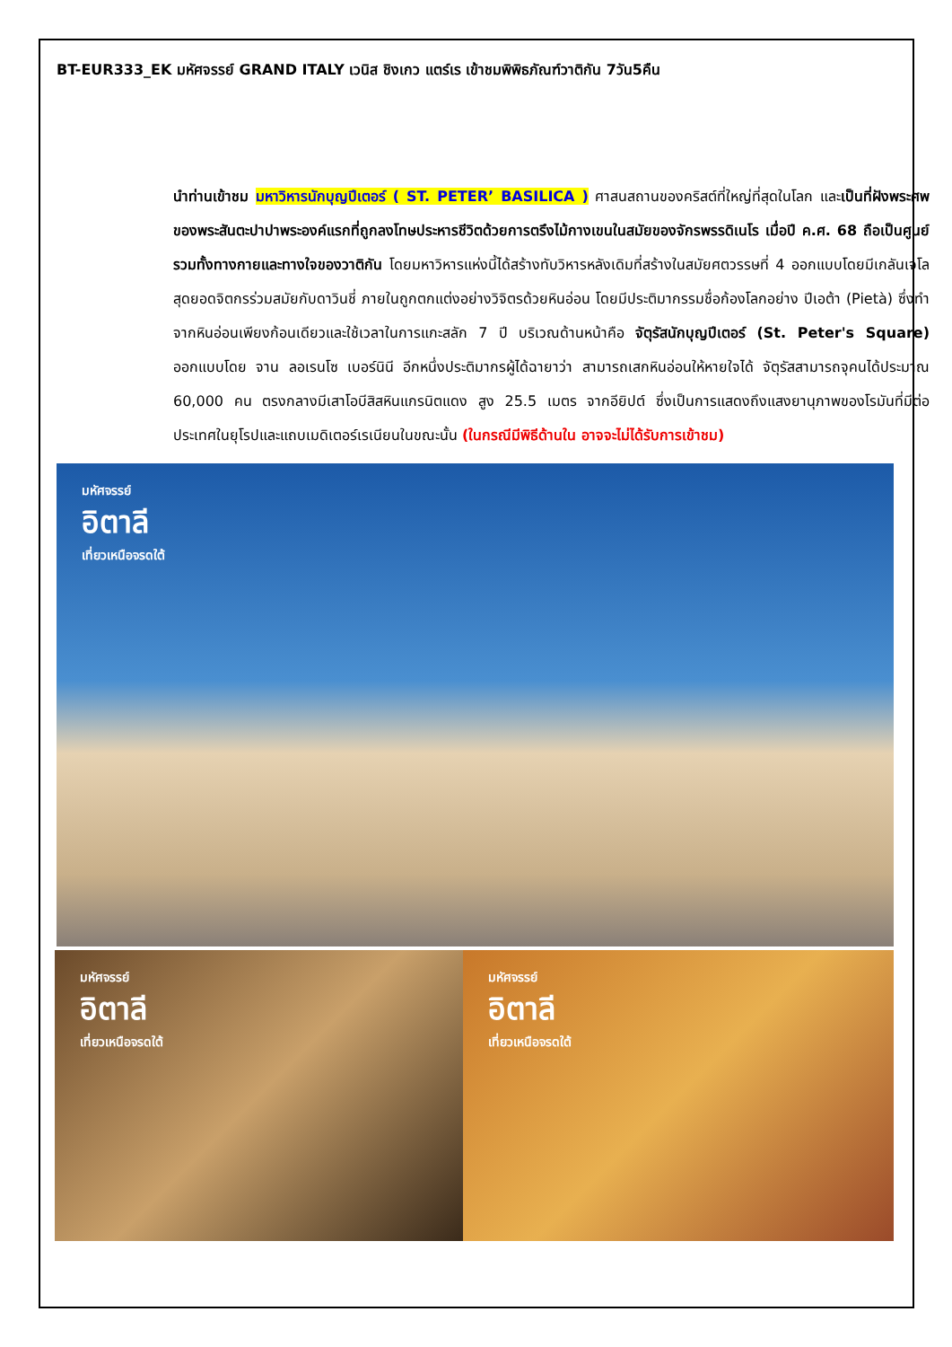BT-EUR333_EK มหัศจรรย์ GRAND ITALY เวนิส ชิงเกว แตร์เร เข้าชมพิพิธภัณฑ์วาติกัน 7วัน5คืน
นำท่านเข้าชม มหาวิหารนักบุญปีเตอร์ ( ST. PETER’ BASILICA ) ศาสนสถานของคริสต์ที่ใหญ่ที่สุดในโลก และเป็นที่ฝังพระศพของพระสันตะปาปาพระองค์แรกที่ถูกลงโทษประหารชีวิตด้วยการตรึงไม้กางเขนในสมัยของจักรพรรดิเนโร เมื่อปี ค.ศ. 68 ถือเป็นศูนย์รวมทั้งทางกายและทางใจของวาติกัน โดยมหาวิหารแห่งนี้ได้สร้างทับวิหารหลังเดิมที่สร้างในสมัยศตวรรษที่ 4 ออกแบบโดยมีเกลันเจโลสุดยอดจิตกรร่วมสมัยกับดาวินชี่ ภายในถูกตกแต่งอย่างวิจิตรด้วยหินอ่อน โดยมีประติมากรรมชื่อก้องโลกอย่าง ปีเอต้า (Pietà) ซึ่งทำจากหินอ่อนเพียงก้อนเดียวและใช้เวลาในการแกะสลัก 7 ปี บริเวณด้านหน้าคือ จัตุรัสนักบุญปีเตอร์ (St. Peter's Square) ออกแบบโดย จาน ลอเรนโซ เบอร์นินี อีกหนึ่งประติมากรผู้ได้ฉายาว่า สามารถเสกหินอ่อนให้หายใจได้ จัตุรัสสามารถจุคนได้ประมาณ 60,000 คน ตรงกลางมีเสาโอบีสิสหินแกรนิตแดง สูง 25.5 เมตร จากอียิปต์ ซึ่งเป็นการแสดงถึงแสงยานุภาพของโรมันที่มีต่อประเทศในยุโรปและแถบเมดิเตอร์เรเนียนในขณะนั้น (ในกรณีมีพิธีด้านใน อาจจะไม่ได้รับการเข้าชม)
มหัศจรรย์
อิตาลี
เที่ยวเหนือจรดใต้
มหัศจรรย์
อิตาลี
เที่ยวเหนือจรดใต้
มหัศจรรย์
อิตาลี
เที่ยวเหนือจรดใต้